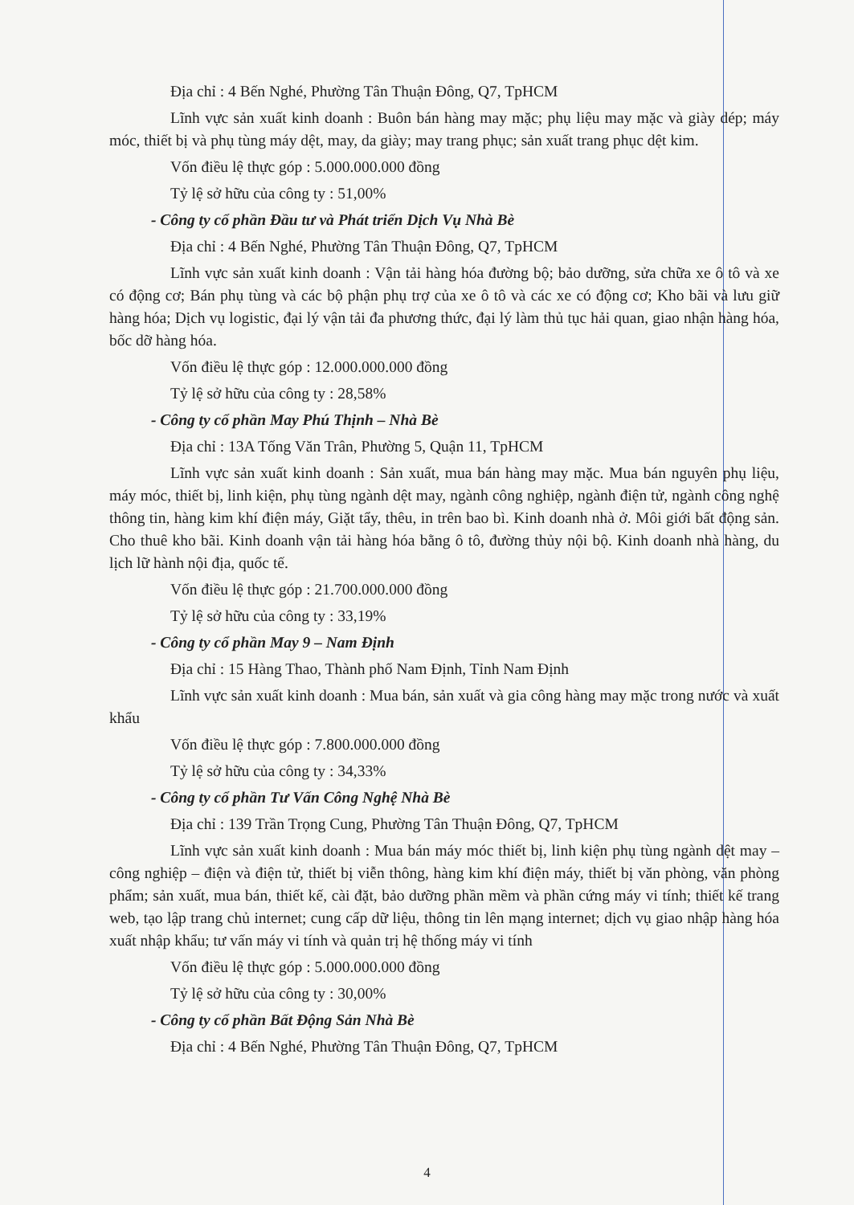Địa chỉ : 4 Bến Nghé, Phường Tân Thuận Đông, Q7, TpHCM
Lĩnh vực sản xuất kinh doanh : Buôn bán hàng may mặc; phụ liệu may mặc và giày dép; máy móc, thiết bị và phụ tùng máy dệt, may, da giày; may trang phục; sản xuất trang phục dệt kim.
Vốn điều lệ thực góp : 5.000.000.000 đồng
Tỷ lệ sở hữu của công ty : 51,00%
- Công ty cổ phần Đầu tư và Phát triển Dịch Vụ Nhà Bè
Địa chỉ : 4 Bến Nghé, Phường Tân Thuận Đông, Q7, TpHCM
Lĩnh vực sản xuất kinh doanh : Vận tải hàng hóa đường bộ; bảo dưỡng, sửa chữa xe ô tô và xe có động cơ; Bán phụ tùng và các bộ phận phụ trợ của xe ô tô và các xe có động cơ; Kho bãi và lưu giữ hàng hóa; Dịch vụ logistic, đại lý vận tải đa phương thức, đại lý làm thủ tục hải quan, giao nhận hàng hóa, bốc dỡ hàng hóa.
Vốn điều lệ thực góp : 12.000.000.000 đồng
Tỷ lệ sở hữu của công ty : 28,58%
- Công ty cổ phần May Phú Thịnh – Nhà Bè
Địa chỉ : 13A Tống Văn Trân, Phường 5, Quận 11, TpHCM
Lĩnh vực sản xuất kinh doanh : Sản xuất, mua bán hàng may mặc. Mua bán nguyên phụ liệu, máy móc, thiết bị, linh kiện, phụ tùng ngành dệt may, ngành công nghiệp, ngành điện tử, ngành công nghệ thông tin, hàng kim khí điện máy, Giặt tẩy, thêu, in trên bao bì. Kinh doanh nhà ở. Môi giới bất động sản. Cho thuê kho bãi. Kinh doanh vận tải hàng hóa bằng ô tô, đường thủy nội bộ. Kinh doanh nhà hàng, du lịch lữ hành nội địa, quốc tế.
Vốn điều lệ thực góp : 21.700.000.000 đồng
Tỷ lệ sở hữu của công ty : 33,19%
- Công ty cổ phần May 9 – Nam Định
Địa chỉ : 15 Hàng Thao, Thành phố Nam Định, Tỉnh Nam Định
Lĩnh vực sản xuất kinh doanh : Mua bán, sản xuất và gia công hàng may mặc trong nước và xuất khẩu
Vốn điều lệ thực góp : 7.800.000.000 đồng
Tỷ lệ sở hữu của công ty : 34,33%
- Công ty cổ phần Tư Vấn Công Nghệ Nhà Bè
Địa chỉ : 139 Trần Trọng Cung, Phường Tân Thuận Đông, Q7, TpHCM
Lĩnh vực sản xuất kinh doanh : Mua bán máy móc thiết bị, linh kiện phụ tùng ngành dệt may – công nghiệp – điện và điện tử, thiết bị viễn thông, hàng kim khí điện máy, thiết bị văn phòng, văn phòng phẩm; sản xuất, mua bán, thiết kế, cài đặt, bảo dưỡng phần mềm và phần cứng máy vi tính; thiết kế trang web, tạo lập trang chủ internet; cung cấp dữ liệu, thông tin lên mạng internet; dịch vụ giao nhập hàng hóa xuất nhập khẩu; tư vấn máy vi tính và quản trị hệ thống máy vi tính
Vốn điều lệ thực góp : 5.000.000.000 đồng
Tỷ lệ sở hữu của công ty : 30,00%
- Công ty cổ phần Bất Động Sản Nhà Bè
Địa chỉ : 4 Bến Nghé, Phường Tân Thuận Đông, Q7, TpHCM
4